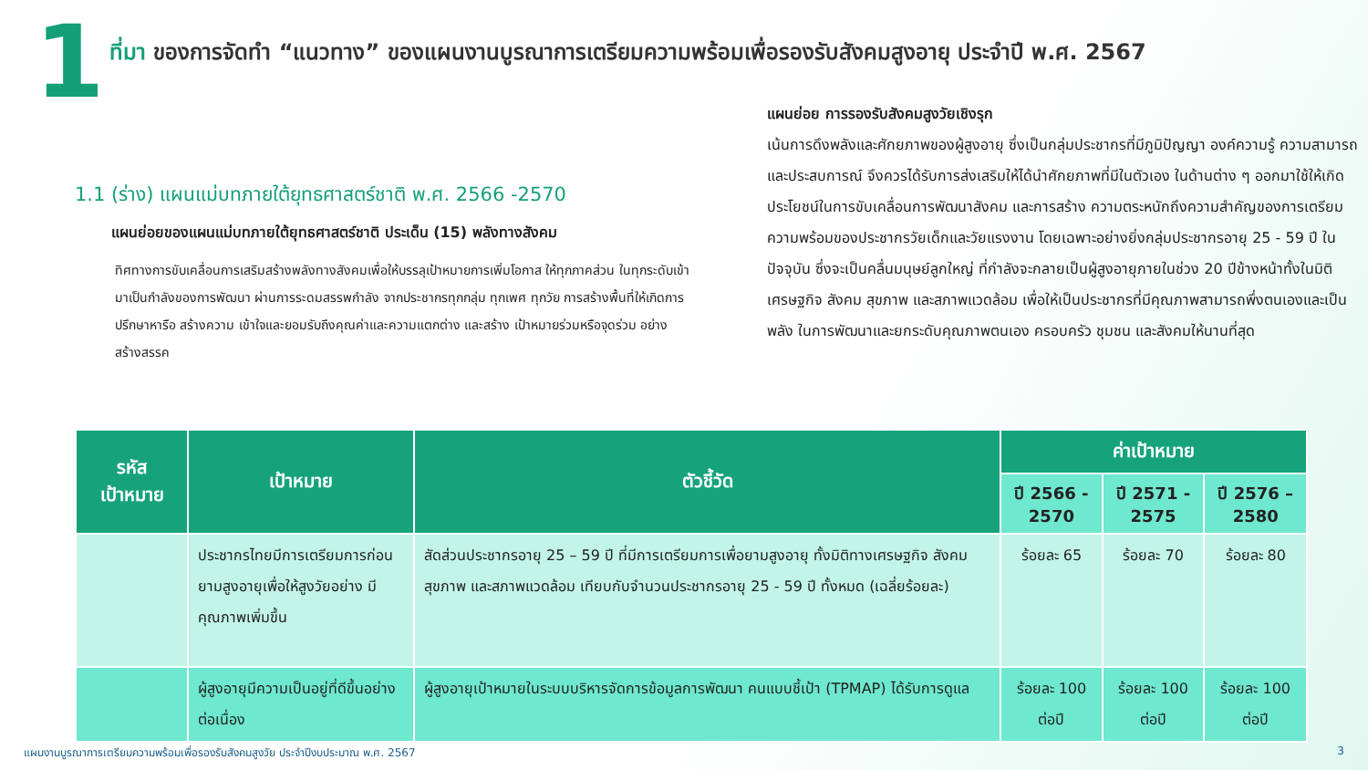1
ที่มา ของการจัดทำ “แนวทาง” ของแผนงานบูรณาการเตรียมความพร้อมเพื่อรองรับสังคมสูงอายุ ประจำปี พ.ศ. 2567
1.1 (ร่าง) แผนแม่บทภายใต้ยุทธศาสตร์ชาติ พ.ศ. 2566 -2570
แผนย่อยของแผนแม่บทภายใต้ยุทธศาสตร์ชาติ ประเด็น (15) พลังทางสังคม
ทิศทางการขับเคลื่อนการเสริมสร้างพลังทางสังคมเพื่อให้บรรลุเป้าหมายการเพิ่มโอกาส ให้ทุกภาคส่วน ในทุกระดับเข้ามาเป็นกำลังของการพัฒนา ผ่านการระดมสรรพกำลัง จากประชากรทุกกลุ่ม ทุกเพศ ทุกวัย การสร้างพื้นที่ให้เกิดการปรึกษาหารือ สร้างความ เข้าใจและยอมรับถึงคุณค่าและความแตกต่าง และสร้าง เป้าหมายร่วมหรือจุดร่วม อย่างสร้างสรรค
แผนย่อย การรองรับสังคมสูงวัยเชิงรุก
เน้นการดึงพลังและศักยภาพของผู้สูงอายุ ซึ่งเป็นกลุ่มประชากรที่มีภูมิปัญญา องค์ความรู้ ความสามารถ และประสบการณ์ จึงควรได้รับการส่งเสริมให้ได้นำศักยภาพที่มีในตัวเอง ในด้านต่าง ๆ ออกมาใช้ให้เกิดประโยชน์ในการขับเคลื่อนการพัฒนาสังคม และการสร้าง ความตระหนักถึงความสำคัญของการเตรียมความพร้อมของประชากรวัยเด็กและวัยแรงงาน โดยเฉพาะอย่างยิ่งกลุ่มประชากรอายุ 25 - 59 ปี ในปัจจุบัน ซึ่งจะเป็นคลื่นมนุษย์ลูกใหญ่ ที่กำลังจะกลายเป็นผู้สูงอายุภายในช่วง 20 ปีข้างหน้าทั้งในมิติเศรษฐกิจ สังคม สุขภาพ และสภาพแวดล้อม เพื่อให้เป็นประชากรที่มีคุณภาพสามารถพึ่งตนเองและเป็นพลัง ในการพัฒนาและยกระดับคุณภาพตนเอง ครอบครัว ชุมชน และสังคมให้นานที่สุด
| รหัส เป้าหมาย | เป้าหมาย | ตัวชี้วัด | ค่าเป้าหมาย | | |
| --- | --- | --- | --- | --- | --- |
| | | | ปี 2566 - 2570 | ปี 2571 - 2575 | ปี 2576 – 2580 |
| | ประชากรไทยมีการเตรียมการก่อนยามสูงอายุเพื่อให้สูงวัยอย่าง มีคุณภาพเพิ่มขึ้น | สัดส่วนประชากรอายุ 25 – 59 ปี ที่มีการเตรียมการเพื่อยามสูงอายุ ทั้งมิติทางเศรษฐกิจ สังคม สุขภาพ และสภาพแวดล้อม เทียบกับจำนวนประชากรอายุ 25 - 59 ปี ทั้งหมด (เฉลี่ยร้อยละ) | ร้อยละ 65 | ร้อยละ 70 | ร้อยละ 80 |
| | ผู้สูงอายุมีความเป็นอยู่ที่ดีขึ้นอย่างต่อเนื่อง | ผู้สูงอายุเป้าหมายในระบบบริหารจัดการข้อมูลการพัฒนา คนแบบชี้เป้า (TPMAP) ได้รับการดูแล | ร้อยละ 100 ต่อปี | ร้อยละ 100 ต่อปี | ร้อยละ 100 ต่อปี |
แผนงานบูรณาการเตรียมความพร้อมเพื่อรองรับสังคมสูงวัย ประจำปีงบประมาณ พ.ศ. 2567 3